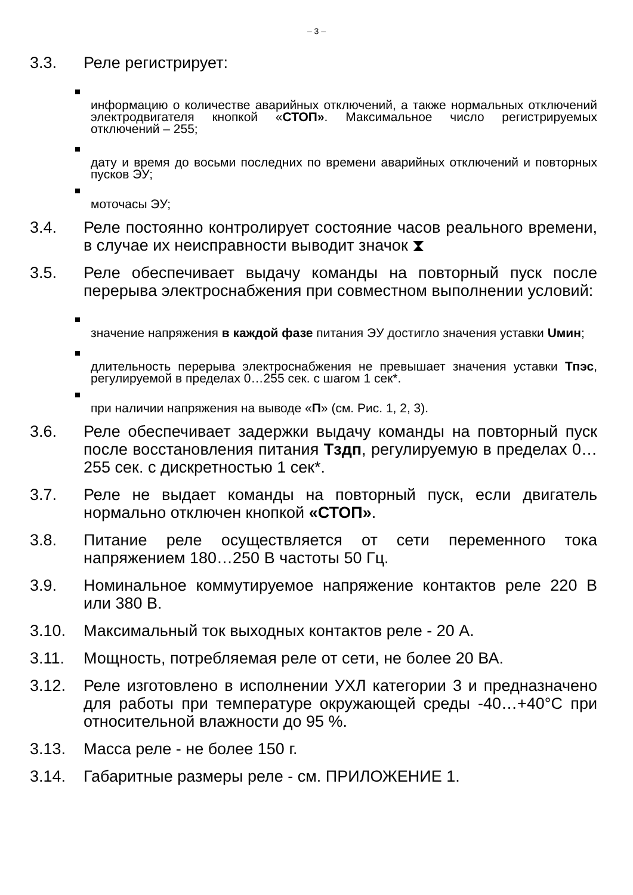– 3 –
3.3. Реле регистрирует:
информацию о количестве аварийных отключений, а также нормальных отключений электродвигателя кнопкой «СТОП». Максимальное число регистрируемых отключений – 255;
дату и время до восьми последних по времени аварийных отключений и повторных пусков ЭУ;
моточасы ЭУ;
3.4. Реле постоянно контролирует состояние часов реального времени, в случае их неисправности выводит значок ⧗
3.5. Реле обеспечивает выдачу команды на повторный пуск после перерыва электроснабжения при совместном выполнении условий:
значение напряжения в каждой фазе питания ЭУ достигло значения уставки Uмин;
длительность перерыва электроснабжения не превышает значения уставки Тпэс, регулируемой в пределах 0…255 сек. с шагом 1 сек*.
при наличии напряжения на выводе «П» (см. Рис. 1, 2, 3).
3.6. Реле обеспечивает задержки выдачу команды на повторный пуск после восстановления питания Тздп, регулируемую в пределах 0…255 сек. с дискретностью 1 сек*.
3.7. Реле не выдает команды на повторный пуск, если двигатель нормально отключен кнопкой «СТОП».
3.8. Питание реле осуществляется от сети переменного тока напряжением 180…250 В частоты 50 Гц.
3.9. Номинальное коммутируемое напряжение контактов реле 220 В или 380 В.
3.10. Максимальный ток выходных контактов реле - 20 А.
3.11. Мощность, потребляемая реле от сети, не более 20 ВА.
3.12. Реле изготовлено в исполнении УХЛ категории 3 и предназначено для работы при температуре окружающей среды -40…+40°С при относительной влажности до 95 %.
3.13. Масса реле - не более 150 г.
3.14. Габаритные размеры реле - см. ПРИЛОЖЕНИЕ 1.